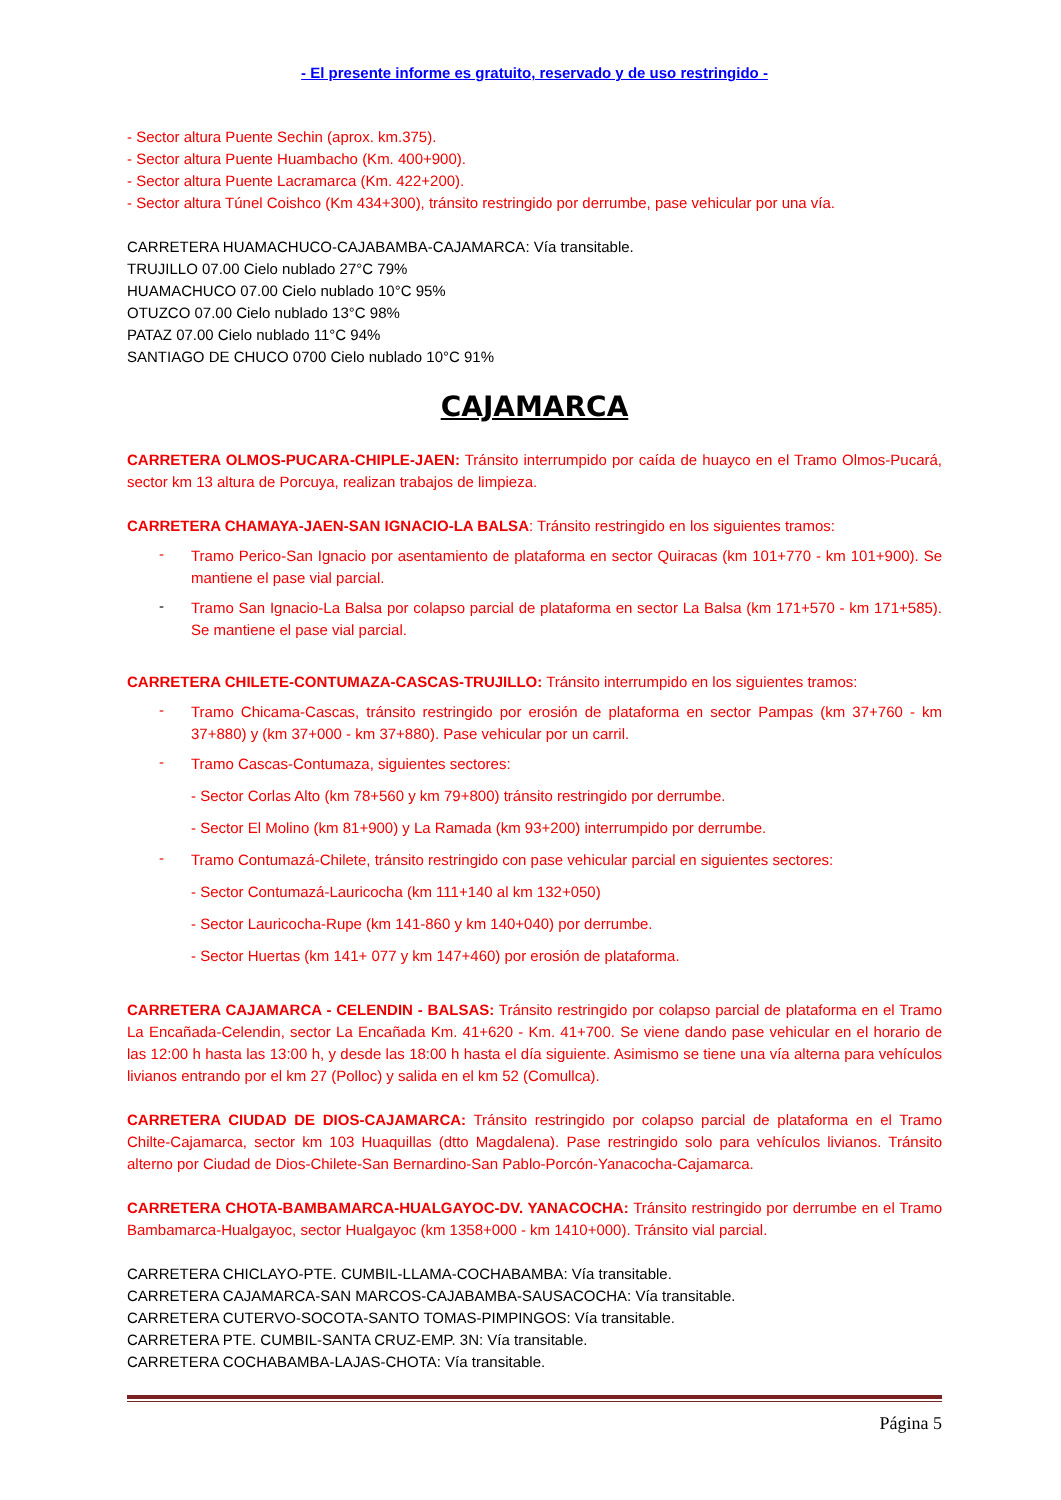- El presente informe es gratuito, reservado y de uso restringido -
- Sector altura Puente Sechin (aprox. km.375).
- Sector altura Puente Huambacho (Km. 400+900).
- Sector altura Puente Lacramarca (Km. 422+200).
- Sector altura Túnel Coishco (Km 434+300), tránsito restringido por derrumbe, pase vehicular por una vía.
CARRETERA HUAMACHUCO-CAJABAMBA-CAJAMARCA: Vía transitable.
TRUJILLO 07.00 Cielo nublado 27°C 79%
HUAMACHUCO 07.00 Cielo nublado 10°C 95%
OTUZCO 07.00 Cielo nublado 13°C 98%
PATAZ 07.00 Cielo nublado 11°C 94%
SANTIAGO DE CHUCO 0700 Cielo nublado 10°C 91%
CAJAMARCA
CARRETERA OLMOS-PUCARA-CHIPLE-JAEN: Tránsito interrumpido por caída de huayco en el Tramo Olmos-Pucará, sector km 13 altura de Porcuya, realizan trabajos de limpieza.
CARRETERA CHAMAYA-JAEN-SAN IGNACIO-LA BALSA: Tránsito restringido en los siguientes tramos:
-
Tramo Perico-San Ignacio por asentamiento de plataforma en sector Quiracas (km 101+770 - km 101+900). Se mantiene el pase vial parcial.
-
Tramo San Ignacio-La Balsa por colapso parcial de plataforma en sector La Balsa (km 171+570 - km 171+585). Se mantiene el pase vial parcial.
CARRETERA CHILETE-CONTUMAZA-CASCAS-TRUJILLO: Tránsito interrumpido en los siguientes tramos:
-
Tramo Chicama-Cascas, tránsito restringido por erosión de plataforma en sector Pampas (km 37+760 - km 37+880) y (km 37+000 - km 37+880). Pase vehicular por un carril.
-
Tramo Cascas-Contumaza, siguientes sectores:
- Sector Corlas Alto (km 78+560 y km 79+800) tránsito restringido por derrumbe.
- Sector El Molino (km 81+900) y La Ramada (km 93+200) interrumpido por derrumbe.
-
Tramo Contumazá-Chilete, tránsito restringido con pase vehicular parcial en siguientes sectores:
- Sector Contumazá-Lauricocha (km 111+140 al km 132+050)
- Sector Lauricocha-Rupe (km 141-860 y km 140+040) por derrumbe.
- Sector Huertas (km 141+ 077 y km 147+460) por erosión de plataforma.
CARRETERA CAJAMARCA - CELENDIN - BALSAS: Tránsito restringido por colapso parcial de plataforma en el Tramo La Encañada-Celendin, sector La Encañada Km. 41+620 - Km. 41+700. Se viene dando pase vehicular en el horario de las 12:00 h hasta las 13:00 h, y desde las 18:00 h hasta el día siguiente. Asimismo se tiene una vía alterna para vehículos livianos entrando por el km 27 (Polloc) y salida en el km 52 (Comullca).
CARRETERA CIUDAD DE DIOS-CAJAMARCA: Tránsito restringido por colapso parcial de plataforma en el Tramo Chilte-Cajamarca, sector km 103 Huaquillas (dtto Magdalena). Pase restringido solo para vehículos livianos. Tránsito alterno por Ciudad de Dios-Chilete-San Bernardino-San Pablo-Porcón-Yanacocha-Cajamarca.
CARRETERA CHOTA-BAMBAMARCA-HUALGAYOC-DV. YANACOCHA: Tránsito restringido por derrumbe en el Tramo Bambamarca-Hualgayoc, sector Hualgayoc (km 1358+000 - km 1410+000). Tránsito vial parcial.
CARRETERA CHICLAYO-PTE. CUMBIL-LLAMA-COCHABAMBA: Vía transitable.
CARRETERA CAJAMARCA-SAN MARCOS-CAJABAMBA-SAUSACOCHA: Vía transitable.
CARRETERA CUTERVO-SOCOTA-SANTO TOMAS-PIMPINGOS: Vía transitable.
CARRETERA PTE. CUMBIL-SANTA CRUZ-EMP. 3N: Vía transitable.
CARRETERA COCHABAMBA-LAJAS-CHOTA: Vía transitable.
Página 5